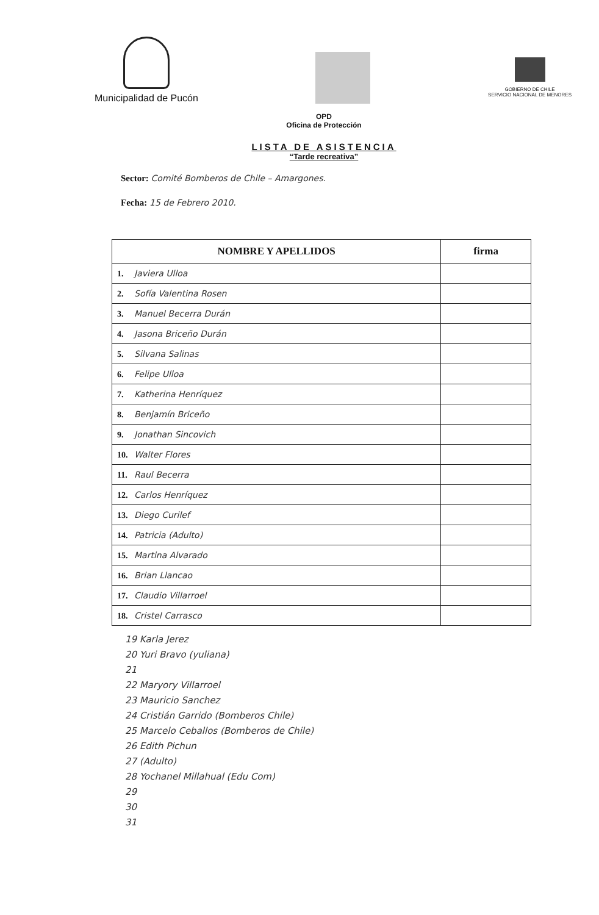Municipalidad de Pucón
GOBIERNO DE CHILE
SERVICIO NACIONAL DE MENORES
OPD
Oficina de Protección
LISTA DE ASISTENCIA
“Tarde recreativa”
Sector: Comité Bomberos de Chile – Amargones.
Fecha: 15 de Febrero 2010.
| NOMBRE Y APELLIDOS | firma |
| --- | --- |
| 1. Javiera Ulloa | |
| 2. Sofía Valentina Rosen | |
| 3. Manuel Becerra Durán | |
| 4. Jasona Briceño Durán | |
| 5. Silvana Salinas | |
| 6. Felipe Ulloa | |
| 7. Katherina Henríquez | |
| 8. Benjamín Briceño | |
| 9. Jonathan Sincovich | |
| 10. Walter Flores | |
| 11. Raul Becerra | |
| 12. Carlos Henríquez | |
| 13. Diego Curilef | |
| 14. Patricia (Adulto) | |
| 15. Martina Alvarado | |
| 16. Brian Llancao | |
| 17. Claudio Villarroel | |
| 18. Cristel Carrasco | |
19 Karla Jerez
20 Yuri Bravo (yuliana)
21
22 Maryory Villarroel
23 Mauricio Sanchez
24 Cristián Garrido (Bomberos Chile)
25 Marcelo Ceballos (Bomberos de Chile)
26 Edith Pichun
27 (Adulto)
28 Yochanel Millahual (Edu Com)
29
30
31